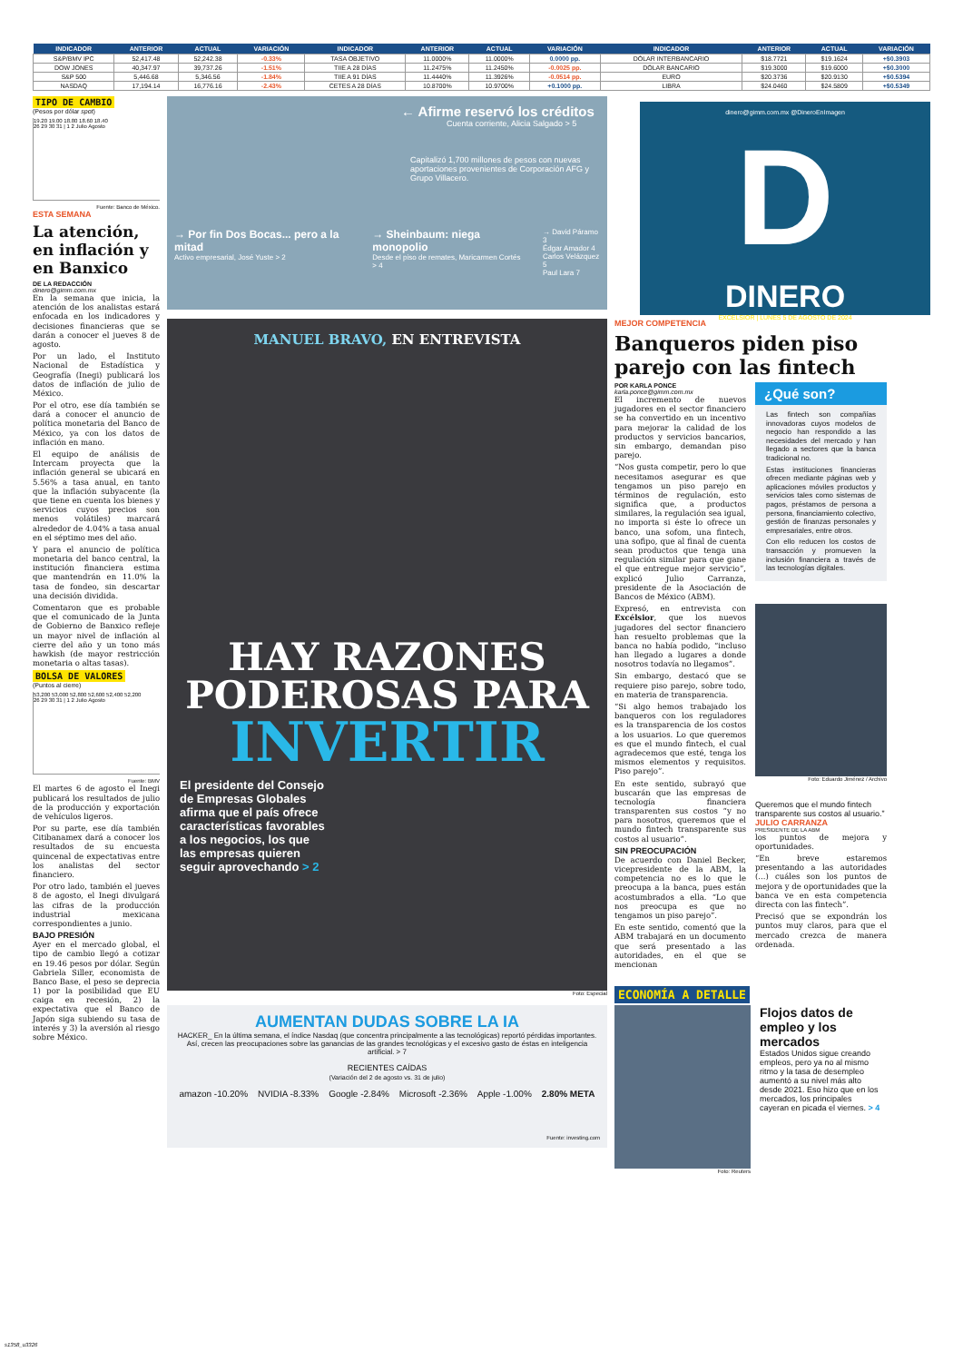| INDICADOR | ANTERIOR | ACTUAL | VARIACIÓN | INDICADOR | ANTERIOR | ACTUAL | VARIACIÓN | INDICADOR | ANTERIOR | ACTUAL | VARIACIÓN |
| --- | --- | --- | --- | --- | --- | --- | --- | --- | --- | --- | --- |
| S&P/BMV IPC | 52,417.48 | 52,242.38 | -0.33% | TASA OBJETIVO | 11.0000% | 11.0000% | 0.0000 pp. | DÓLAR INTERBANCARIO | $18.7721 | $19.1624 | +$0.3903 |
| DOW JONES | 40,347.97 | 39,737.26 | -1.51% | TIIE A 28 DÍAS | 11.2475% | 11.2450% | -0.0025 pp. | DÓLAR BANCARIO | $19.3000 | $19.6000 | +$0.3000 |
| S&P 500 | 5,446.68 | 5,346.56 | -1.84% | TIIE A 91 DÍAS | 11.4440% | 11.3926% | -0.0514 pp. | EURO | $20.3736 | $20.9130 | +$0.5394 |
| NASDAQ | 17,194.14 | 16,776.16 | -2.43% | CETES A 28 DÍAS | 10.8700% | 10.9700% | +0.1000 pp. | LIBRA | $24.0460 | $24.5809 | +$0.5349 |
TIPO DE CAMBIO
(Pesos por dólar spot)
19.20 19.00 18.80 18.60 18.40
26 29 30 31 | 1 2 Julio Agosto
Fuente: Banco de México.
ESTA SEMANA
La atención, en inflación y en Banxico
DE LA REDACCIÓN
dinero@gimm.com.mx
En la semana que inicia, la atención de los analistas estará enfocada en los indicadores y decisiones financieras que se darán a conocer el jueves 8 de agosto.
Por un lado, el Instituto Nacional de Estadística y Geografía (Inegi) publicará los datos de inflación de julio de México.
Por el otro, ese día también se dará a conocer el anuncio de política monetaria del Banco de México, ya con los datos de inflación en mano.
El equipo de análisis de Intercam proyecta que la inflación general se ubicará en 5.56% a tasa anual, en tanto que la inflación subyacente (la que tiene en cuenta los bienes y servicios cuyos precios son menos volátiles) marcará alrededor de 4.04% a tasa anual en el séptimo mes del año.
Y para el anuncio de política monetaria del banco central, la institución financiera estima que mantendrán en 11.0% la tasa de fondeo, sin descartar una decisión dividida.
Comentaron que es probable que el comunicado de la Junta de Gobierno de Banxico refleje un mayor nivel de inflación al cierre del año y un tono más hawkish (de mayor restricción monetaria o altas tasas).
BOLSA DE VALORES
(Puntos al cierre)
53,200 53,000 52,800 52,600 52,400 52,200
26 29 30 31 | 1 2 Julio Agosto
Fuente: BMV
El martes 6 de agosto el Inegi publicará los resultados de julio de la producción y exportación de vehículos ligeros.
Por su parte, ese día también Citibanamex dará a conocer los resultados de su encuesta quincenal de expectativas entre los analistas del sector financiero.
Por otro lado, también el jueves 8 de agosto, el Inegi divulgará las cifras de la producción industrial mexicana correspondientes a junio.
BAJO PRESIÓN
Ayer en el mercado global, el tipo de cambio llegó a cotizar en 19.46 pesos por dólar. Según Gabriela Siller, economista de Banco Base, el peso se deprecia 1) por la posibilidad que EU caiga en recesión, 2) la expectativa que el Banco de Japón siga subiendo su tasa de interés y 3) la aversión al riesgo sobre México.
← Afirme reservó los créditos
Cuenta corriente, Alicia Salgado > 5
Capitalizó 1,700 millones de pesos con nuevas aportaciones provenientes de Corporación AFG y Grupo Villacero.
→ Por fin Dos Bocas... pero a la mitad
Activo empresarial, José Yuste > 2
→ Sheinbaum: niega monopolio
Desde el piso de remates, Maricarmen Cortés > 4
→ David Páramo 3
Édgar Amador 4
Carlos Velázquez 5
Paul Lara 7
MANUEL BRAVO, EN ENTREVISTA
HAY RAZONES PODEROSAS PARA
INVERTIR
El presidente del Consejo de Empresas Globales afirma que el país ofrece características favorables a los negocios, los que las empresas quieren seguir aprovechando > 2
Foto: Especial
AUMENTAN DUDAS SOBRE LA IA
HACKER_ En la última semana, el índice Nasdaq (que concentra principalmente a las tecnológicas) reportó pérdidas importantes. Así, crecen las preocupaciones sobre las ganancias de las grandes tecnológicas y el excesivo gasto de éstas en inteligencia artificial. > 7
RECIENTES CAÍDAS
(Variación del 2 de agosto vs. 31 de julio)
amazon -10.20% NVIDIA -8.33% Google -2.84% Microsoft -2.36% Apple -1.00% 2.80% META
Fuente: investing.com
dinero@gimm.com.mx @DineroEnImagen
D
DINERO
EXCELSIOR | LUNES 5 DE AGOSTO DE 2024
MEJOR COMPETENCIA
Banqueros piden piso parejo con las fintech
POR KARLA PONCE
karla.ponce@gimm.com.mx
El incremento de nuevos jugadores en el sector financiero se ha convertido en un incentivo para mejorar la calidad de los productos y servicios bancarios, sin embargo, demandan piso parejo.
“Nos gusta competir, pero lo que necesitamos asegurar es que tengamos un piso parejo en términos de regulación, esto significa que, a productos similares, la regulación sea igual, no importa si éste lo ofrece un banco, una sofom, una fintech, una sofipo, que al final de cuenta sean productos que tenga una regulación similar para que gane el que entregue mejor servicio”, explicó Julio Carranza, presidente de la Asociación de Bancos de México (ABM).
Expresó, en entrevista con Excélsior, que los nuevos jugadores del sector financiero han resuelto problemas que la banca no había podido, “incluso han llegado a lugares a donde nosotros todavía no llegamos”.
Sin embargo, destacó que se requiere piso parejo, sobre todo, en materia de transparencia.
“Si algo hemos trabajado los banqueros con los reguladores es la transparencia de los costos a los usuarios. Lo que queremos es que el mundo fintech, el cual agradecemos que esté, tenga los mismos elementos y requisitos. Piso parejo”.
En este sentido, subrayó que buscarán que las empresas de tecnología financiera transparenten sus costos “y no para nosotros, queremos que el mundo fintech transparente sus costos al usuario”.
SIN PREOCUPACIÓN
De acuerdo con Daniel Becker, vicepresidente de la ABM, la competencia no es lo que le preocupa a la banca, pues están acostumbrados a ella. “Lo que nos preocupa es que no tengamos un piso parejo”.
En este sentido, comentó que la ABM trabajará en un documento que será presentado a las autoridades, en el que se mencionan
¿Qué son?
Las fintech son compañías innovadoras cuyos modelos de negocio han respondido a las necesidades del mercado y han llegado a sectores que la banca tradicional no.
Estas instituciones financieras ofrecen mediante páginas web y aplicaciones móviles productos y servicios tales como sistemas de pagos, préstamos de persona a persona, financiamiento colectivo, gestión de finanzas personales y empresariales, entre otros.
Con ello reducen los costos de transacción y promueven la inclusión financiera a través de las tecnologías digitales.
Foto: Eduardo Jiménez / Archivo
Queremos que el mundo fintech transparente sus costos al usuario.”
JULIO CARRANZA
PRESIDENTE DE LA ABM
los puntos de mejora y oportunidades.
“En breve estaremos presentando a las autoridades (...) cuáles son los puntos de mejora y de oportunidades que la banca ve en esta competencia directa con las fintech”.
Precisó que se expondrán los puntos muy claros, para que el mercado crezca de manera ordenada.
ECONOMÍA A DETALLE
Foto: Reuters
Flojos datos de empleo y los mercados
Estados Unidos sigue creando empleos, pero ya no al mismo ritmo y la tasa de desempleo aumentó a su nivel más alto desde 2021. Eso hizo que en los mercados, los principales cayeran en picada el viernes. > 4
s1358_u3326